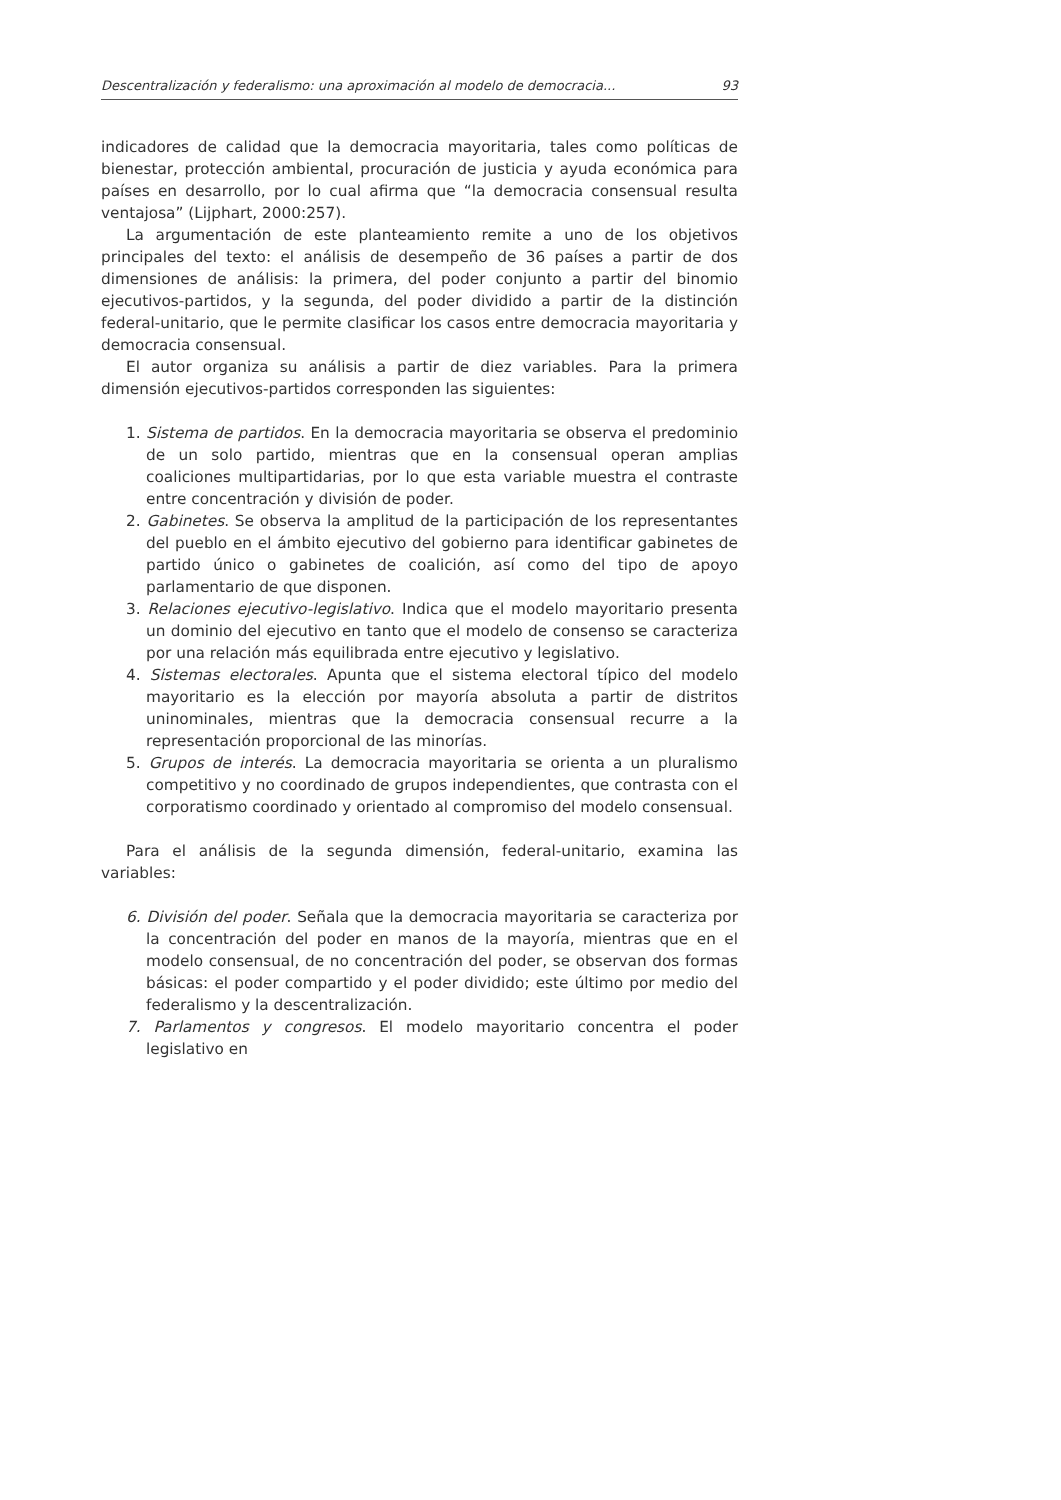Descentralización y federalismo: una aproximación al modelo de democracia... 93
indicadores de calidad que la democracia mayoritaria, tales como políticas de bienestar, protección ambiental, procuración de justicia y ayuda económica para países en desarrollo, por lo cual afirma que “la democracia consensual resulta ventajosa” (Lijphart, 2000:257).
La argumentación de este planteamiento remite a uno de los objetivos principales del texto: el análisis de desempeño de 36 países a partir de dos dimensiones de análisis: la primera, del poder conjunto a partir del binomio ejecutivos-partidos, y la segunda, del poder dividido a partir de la distinción federal-unitario, que le permite clasificar los casos entre democracia mayoritaria y democracia consensual.
El autor organiza su análisis a partir de diez variables. Para la primera dimensión ejecutivos-partidos corresponden las siguientes:
1. Sistema de partidos. En la democracia mayoritaria se observa el predominio de un solo partido, mientras que en la consensual operan amplias coaliciones multipartidarias, por lo que esta variable muestra el contraste entre concentración y división de poder.
2. Gabinetes. Se observa la amplitud de la participación de los representantes del pueblo en el ámbito ejecutivo del gobierno para identificar gabinetes de partido único o gabinetes de coalición, así como del tipo de apoyo parlamentario de que disponen.
3. Relaciones ejecutivo-legislativo. Indica que el modelo mayoritario presenta un dominio del ejecutivo en tanto que el modelo de consenso se caracteriza por una relación más equilibrada entre ejecutivo y legislativo.
4. Sistemas electorales. Apunta que el sistema electoral típico del modelo mayoritario es la elección por mayoría absoluta a partir de distritos uninominales, mientras que la democracia consensual recurre a la representación proporcional de las minorías.
5. Grupos de interés. La democracia mayoritaria se orienta a un pluralismo competitivo y no coordinado de grupos independientes, que contrasta con el corporatismo coordinado y orientado al compromiso del modelo consensual.
Para el análisis de la segunda dimensión, federal-unitario, examina las variables:
6. División del poder. Señala que la democracia mayoritaria se caracteriza por la concentración del poder en manos de la mayoría, mientras que en el modelo consensual, de no concentración del poder, se observan dos formas básicas: el poder compartido y el poder dividido; este último por medio del federalismo y la descentralización.
7. Parlamentos y congresos. El modelo mayoritario concentra el poder legislativo en